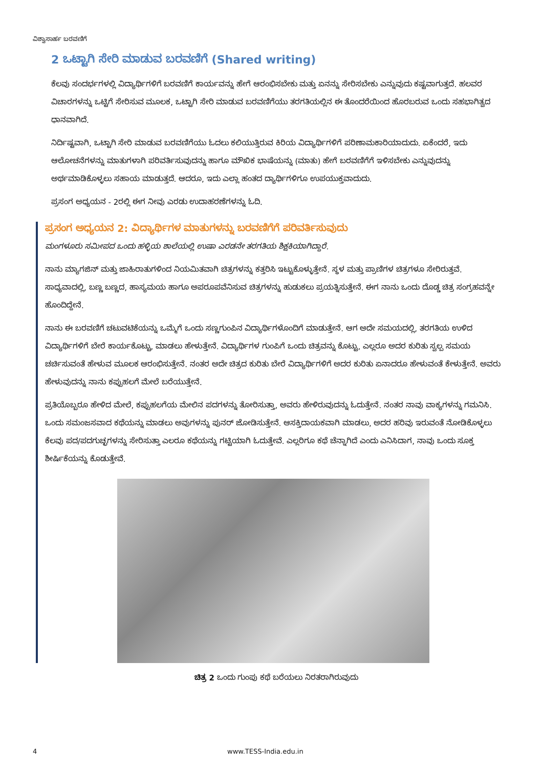ವಿಶ್ವಾಸಾರ್ಹ ಬರವಣಿಗೆ
2 ಒಟ್ಟಾಗಿ ಸೇರಿ ಮಾಡುವ ಬರವಣಿಗೆ (Shared writing)
ಕೆಲವು ಸಂದರ್ಭಗಳಲ್ಲಿ ವಿದ್ಯಾರ್ಥಿಗಳಿಗೆ ಬರವಣಿಗೆ ಕಾರ್ಯವನ್ನು ಹೇಗೆ ಆರಂಭಿಸಬೇಕು ಮತ್ತು ಏನನ್ನು ಸೇರಿಸಬೇಕು ಎನ್ನುವುದು ಕಷ್ಟವಾಗುತ್ತದೆ. ಹಲವರ ವಿಚಾರಗಳನ್ನು ಒಟ್ಟಿಗೆ ಸೇರಿಸುವ ಮೂಲಕ, ಒಟ್ಟಾಗಿ ಸೇರಿ ಮಾಡುವ ಬರವಣಿಗೆಯು ತರಗತಿಯಲ್ಲಿನ ಈ ತೊಂದರೆಯಿಂದ ಹೊರಬರುವ ಒಂದು ಸಹಭಾಗಿತ್ವದ ಧಾನವಾಗಿದೆ.
ನಿರ್ದಿಷ್ಟವಾಗಿ, ಒಟ್ಟಾಗಿ ಸೇರಿ ಮಾಡುವ ಬರವಣಿಗೆಯು ಓದಲು ಕಲಿಯುತ್ತಿರುವ ಕಿರಿಯ ವಿದ್ಯಾರ್ಥಿಗಳಿಗೆ ಪರಿಣಾಮಕಾರಿಯಾದುದು. ಏಕೆಂದರೆ, ಇದು ಆಲೋಚನೆಗಳನ್ನು ಮಾತುಗಳಾಗಿ ಪರಿವರ್ತಿಸುವುದನ್ನು ಹಾಗೂ ಮೌಖಿಕ ಭಾಷೆಯನ್ನು (ಮಾತು) ಹೇಗೆ ಬರವಣಿಗೆಗೆ ಇಳಿಸಬೇಕು ಎನ್ನುವುದನ್ನು ಅರ್ಥಮಾಡಿಕೊಳ್ಳಲು ಸಹಾಯ ಮಾಡುತ್ತದೆ. ಆದರೂ, ಇದು ಎಲ್ಲಾ ಹಂತದ ದ್ಯಾರ್ಥಿಗಳಿಗೂ ಉಪಯುಕ್ತವಾದುದು.
ಪ್ರಸಂಗ ಅಧ್ಯಯನ - 2ರಲ್ಲಿ ಈಗ ನೀವು ಎರಡು ಉದಾಹರಣೆಗಳನ್ನು ಓದಿ.
ಪ್ರಸಂಗ ಅಧ್ಯಯನ 2: ವಿದ್ಯಾರ್ಥಿಗಳ ಮಾತುಗಳನ್ನು ಬರವಣಿಗೆಗೆ ಪರಿವರ್ತಿಸುವುದು
ಮಂಗಳೂರು ಸಮೀಪದ ಒಂದು ಹಳ್ಳಿಯ ಶಾಲೆಯಲ್ಲಿ ಉಷಾ ಎರಡನೇ ತರಗತಿಯ ಶಿಕ್ಷಕಿಯಾಗಿದ್ದಾರೆ.
ನಾನು ಮ್ಯಾಗಜಿನ್ ಮತ್ತು ಜಾಹಿರಾತುಗಳಿಂದ ನಿಯಮಿತವಾಗಿ ಚಿತ್ರಗಳನ್ನು ಕತ್ತರಿಸಿ ಇಟ್ಟುಕೊಳ್ಳುತ್ತೇನೆ. ಸ್ಥಳ ಮತ್ತು ಪ್ರಾಣಿಗಳ ಚಿತ್ರಗಳೂ ಸೇರಿರುತ್ತವೆ. ಸಾಧ್ಯವಾದಲ್ಲಿ, ಬಣ್ಣ ಬಣ್ಣದ, ಹಾಸ್ಯಮಯ ಹಾಗೂ ಅಪರೂಪವೆನಿಸುವ ಚಿತ್ರಗಳನ್ನು ಹುಡುಕಲು ಪ್ರಯತ್ನಿಸುತ್ತೇನೆ. ಈಗ ನಾನು ಒಂದು ದೊಡ್ಡ ಚಿತ್ರ ಸಂಗ್ರಹವನ್ನೇ ಹೊಂದಿದ್ದೇನೆ.
ನಾನು ಈ ಬರವಣಿಗೆ ಚಟುವಟಿಕೆಯನ್ನು ಒಮ್ಮೆಗೆ ಒಂದು ಸಣ್ಣಗುಂಪಿನ ವಿದ್ಯಾರ್ಥಿಗಳೊಂದಿಗೆ ಮಾಡುತ್ತೇನೆ. ಆಗ ಅದೇ ಸಮಯದಲ್ಲಿ, ತರಗತಿಯ ಉಳಿದ ವಿದ್ಯಾರ್ಥಿಗಳಿಗೆ ಬೇರೆ ಕಾರ್ಯಕೊಟ್ಟು, ಮಾಡಲು ಹೇಳುತ್ತೇನೆ. ವಿದ್ಯಾರ್ಥಿಗಳ ಗುಂಪಿಗೆ ಒಂದು ಚಿತ್ರವನ್ನು ಕೊಟ್ಟು, ಎಲ್ಲರೂ ಅದರ ಕುರಿತು ಸ್ವಲ್ಪ ಸಮಯ ಚರ್ಚಿಸುವಂತೆ ಹೇಳುವ ಮೂಲಕ ಆರಂಭಿಸುತ್ತೇನೆ. ನಂತರ ಅದೇ ಚಿತ್ರದ ಕುರಿತು ಬೇರೆ ವಿದ್ಯಾರ್ಥಿಗಳಿಗೆ ಅದರ ಕುರಿತು ಏನಾದರೂ ಹೇಳುವಂತೆ ಕೇಳುತ್ತೇನೆ. ಅವರು ಹೇಳುವುದನ್ನು ನಾನು ಕಪ್ಪುಹಲಗೆ ಮೇಲೆ ಬರೆಯುತ್ತೇನೆ.
ಪ್ರತಿಯೊಬ್ಬರೂ ಹೇಳಿದ ಮೇಲೆ, ಕಪ್ಪುಹಲಗೆಯ ಮೇಲಿನ ಪದಗಳನ್ನು ತೋರಿಸುತ್ತಾ, ಅವರು ಹೇಳಿರುವುದನ್ನು ಓದುತ್ತೇನೆ. ನಂತರ ನಾವು ವಾಕ್ಯಗಳನ್ನು ಗಮನಿಸಿ. ಒಂದು ಸಮಂಜಸವಾದ ಕಥೆಯನ್ನು ಮಾಡಲು ಅವುಗಳನ್ನು ಪುನರ್ ಜೋಡಿಸುತ್ತೇನೆ. ಆಸಕ್ತಿದಾಯಕವಾಗಿ ಮಾಡಲು, ಅದರ ಹರಿವು ಇರುವಂತೆ ನೋಡಿಕೊಳ್ಳಲು ಕೆಲವು ಪದ/ಪದಗುಚ್ಛಗಳನ್ನು ಸೇರಿಸುತ್ತಾ ಎಲರೂ ಕಥೆಯನ್ನು ಗಟ್ಟಿಯಾಗಿ ಓದುತ್ತೇವೆ. ಎಲ್ಲರಿಗೂ ಕಥೆ ಚೆನ್ನಾಗಿದೆ ಎಂದು ಎನಿಸಿದಾಗ, ನಾವು ಒಂದು ಸೂಕ್ತ ಶೀರ್ಷಿಕೆಯನ್ನು ಕೊಡುತ್ತೇವೆ.
ಚಿತ್ರ 2 ಒಂದು ಗುಂಪು ಕಥೆ ಬರೆಯಲು ನಿರತರಾಗಿರುವುದು
4 www.TESS-India.edu.in